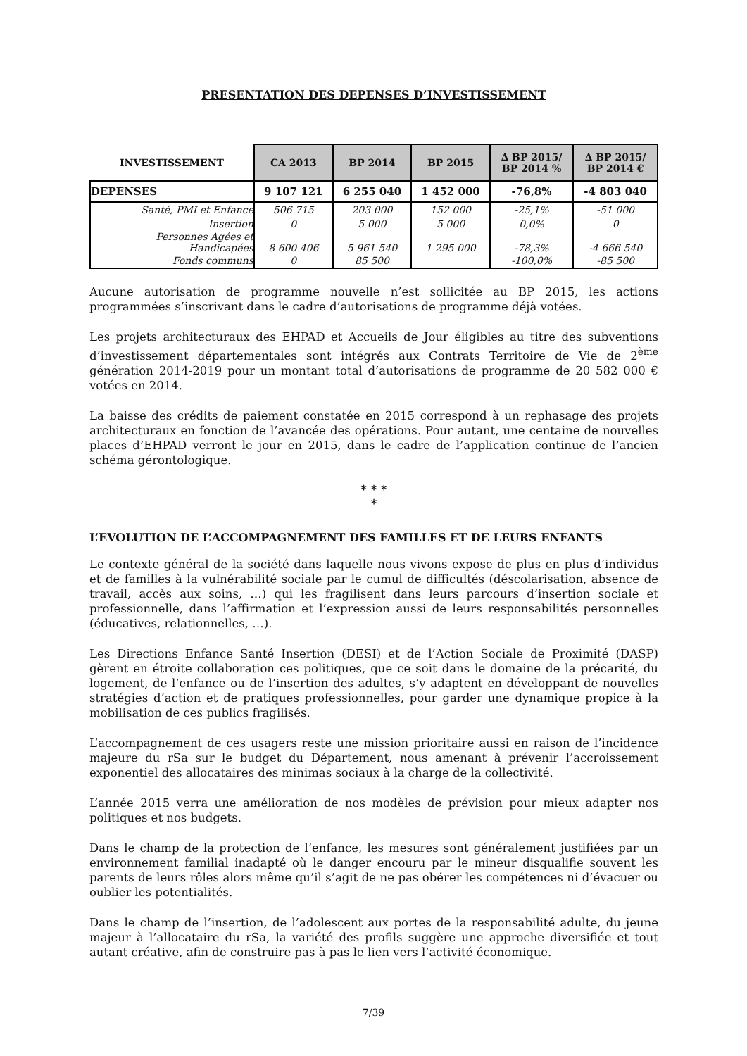PRESENTATION DES DEPENSES D’INVESTISSEMENT
| INVESTISSEMENT | CA 2013 | BP 2014 | BP 2015 | ∆ BP 2015/ BP 2014 % | ∆ BP 2015/ BP 2014 € |
| --- | --- | --- | --- | --- | --- |
| DEPENSES | 9 107 121 | 6 255 040 | 1 452 000 | -76,8% | -4 803 040 |
| Santé, PMI et Enfance | 506 715 | 203 000 | 152 000 | -25,1% | -51 000 |
| Insertion | 0 | 5 000 | 5 000 | 0,0% | 0 |
| Personnes Agées et Handicapées | 8 600 406 | 5 961 540 | 1 295 000 | -78,3% | -4 666 540 |
| Fonds communs | 0 | 85 500 | | -100,0% | -85 500 |
Aucune autorisation de programme nouvelle n’est sollicitée au BP 2015, les actions programmées s’inscrivant dans le cadre d’autorisations de programme déjà votées.
Les projets architecturaux des EHPAD et Accueils de Jour éligibles au titre des subventions d’investissement départementales sont intégrés aux Contrats Territoire de Vie de 2<sup>ème</sup> génération 2014-2019 pour un montant total d’autorisations de programme de 20 582 000 € votées en 2014.
La baisse des crédits de paiement constatée en 2015 correspond à un rephasage des projets architecturaux en fonction de l’avancée des opérations. Pour autant, une centaine de nouvelles places d’EHPAD verront le jour en 2015, dans le cadre de l’application continue de l’ancien schéma gérontologique.
* * *
*
L’EVOLUTION DE L’ACCOMPAGNEMENT DES FAMILLES ET DE LEURS ENFANTS
Le contexte général de la société dans laquelle nous vivons expose de plus en plus d’individus et de familles à la vulnérabilité sociale par le cumul de difficultés (déscolarisation, absence de travail, accès aux soins, …) qui les fragilisent dans leurs parcours d’insertion sociale et professionnelle, dans l’affirmation et l’expression aussi de leurs responsabilités personnelles (éducatives, relationnelles, …).
Les Directions Enfance Santé Insertion (DESI) et de l’Action Sociale de Proximité (DASP) gèrent en étroite collaboration ces politiques, que ce soit dans le domaine de la précarité, du logement, de l’enfance ou de l’insertion des adultes, s’y adaptent en développant de nouvelles stratégies d’action et de pratiques professionnelles, pour garder une dynamique propice à la mobilisation de ces publics fragilisés.
L’accompagnement de ces usagers reste une mission prioritaire aussi en raison de l’incidence majeure du rSa sur le budget du Département, nous amenant à prévenir l’accroissement exponentiel des allocataires des minimas sociaux à la charge de la collectivité.
L’année 2015 verra une amélioration de nos modèles de prévision pour mieux adapter nos politiques et nos budgets.
Dans le champ de la protection de l’enfance, les mesures sont généralement justifiées par un environnement familial inadapté où le danger encouru par le mineur disqualifie souvent les parents de leurs rôles alors même qu’il s’agit de ne pas obérer les compétences ni d’évacuer ou oublier les potentialités.
Dans le champ de l’insertion, de l’adolescent aux portes de la responsabilité adulte, du jeune majeur à l’allocataire du rSa, la variété des profils suggère une approche diversifiée et tout autant créative, afin de construire pas à pas le lien vers l’activité économique.
7/39